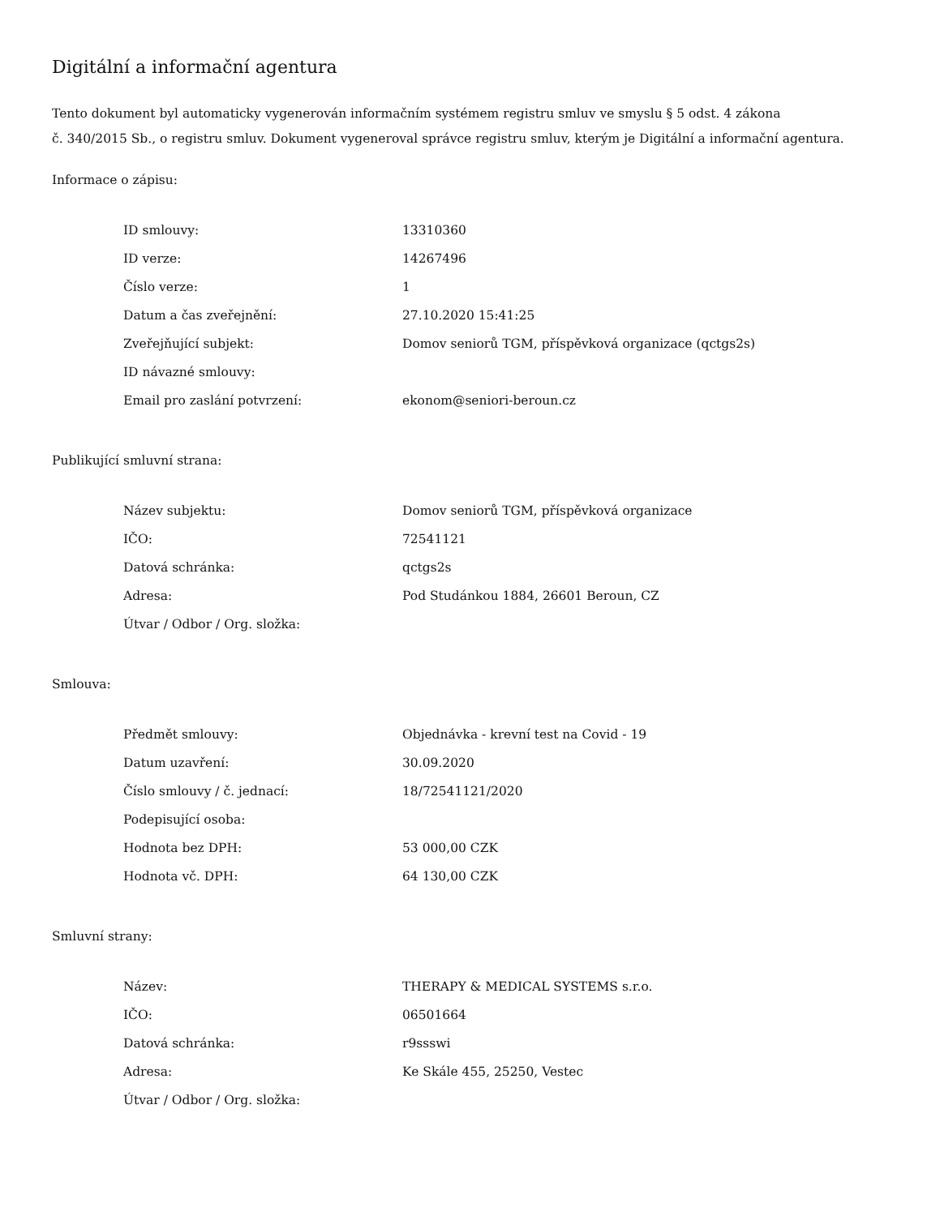Digitální a informační agentura
Tento dokument byl automaticky vygenerován informačním systémem registru smluv ve smyslu § 5 odst. 4 zákona
č. 340/2015 Sb., o registru smluv. Dokument vygeneroval správce registru smluv, kterým je Digitální a informační agentura.
Informace o zápisu:
| ID smlouvy: | 13310360 |
| ID verze: | 14267496 |
| Číslo verze: | 1 |
| Datum a čas zveřejnění: | 27.10.2020 15:41:25 |
| Zveřejňující subjekt: | Domov seniorů TGM, příspěvková organizace (qctgs2s) |
| ID návazné smlouvy: | |
| Email pro zaslání potvrzení: | ekonom@seniori-beroun.cz |
Publikující smluvní strana:
| Název subjektu: | Domov seniorů TGM, příspěvková organizace |
| IČO: | 72541121 |
| Datová schránka: | qctgs2s |
| Adresa: | Pod Studánkou 1884, 26601 Beroun, CZ |
| Útvar / Odbor / Org. složka: | |
Smlouva:
| Předmět smlouvy: | Objednávka - krevní test na Covid - 19 |
| Datum uzavření: | 30.09.2020 |
| Číslo smlouvy / č. jednací: | 18/72541121/2020 |
| Podepisující osoba: | |
| Hodnota bez DPH: | 53 000,00 CZK |
| Hodnota vč. DPH: | 64 130,00 CZK |
Smluvní strany:
| Název: | THERAPY & MEDICAL SYSTEMS s.r.o. |
| IČO: | 06501664 |
| Datová schránka: | r9ssswi |
| Adresa: | Ke Skále 455, 25250, Vestec |
| Útvar / Odbor / Org. složka: | |